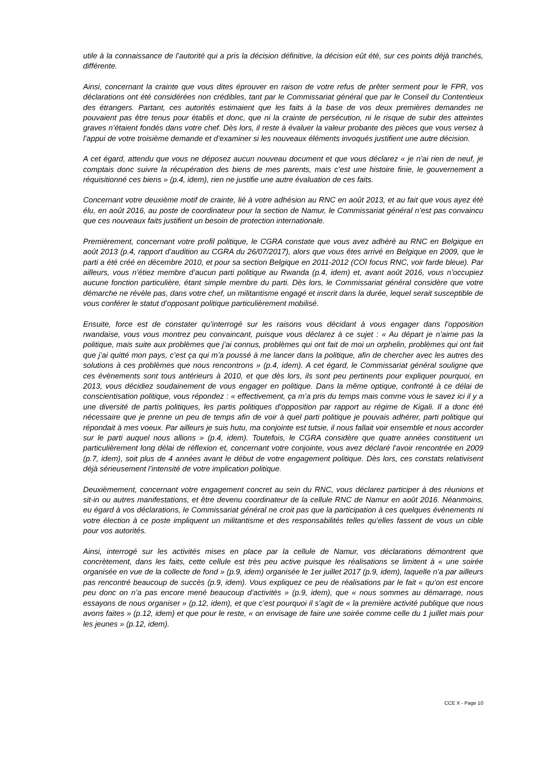utile à la connaissance de l’autorité qui a pris la décision définitive, la décision eût été, sur ces points déjà tranchés, différente.
Ainsi, concernant la crainte que vous dites éprouver en raison de votre refus de prêter serment pour le FPR, vos déclarations ont été considérées non crédibles, tant par le Commissariat général que par le Conseil du Contentieux des étrangers. Partant, ces autorités estimaient que les faits à la base de vos deux premières demandes ne pouvaient pas être tenus pour établis et donc, que ni la crainte de persécution, ni le risque de subir des atteintes graves n’étaient fondés dans votre chef. Dès lors, il reste à évaluer la valeur probante des pièces que vous versez à l’appui de votre troisième demande et d’examiner si les nouveaux éléments invoqués justifient une autre décision.
A cet égard, attendu que vous ne déposez aucun nouveau document et que vous déclarez « je n’ai rien de neuf, je comptais donc suivre la récupération des biens de mes parents, mais c’est une histoire finie, le gouvernement a réquisitionné ces biens » (p.4, idem), rien ne justifie une autre évaluation de ces faits.
Concernant votre deuxième motif de crainte, lié à votre adhésion au RNC en août 2013, et au fait que vous ayez été élu, en août 2016, au poste de coordinateur pour la section de Namur, le Commissariat général n’est pas convaincu que ces nouveaux faits justifient un besoin de protection internationale.
Premièrement, concernant votre profil politique, le CGRA constate que vous avez adhéré au RNC en Belgique en août 2013 (p.4, rapport d’audition au CGRA du 26/07/2017), alors que vous êtes arrivé en Belgique en 2009, que le parti a été créé en décembre 2010, et pour sa section Belgique en 2011-2012 (COI focus RNC, voir farde bleue). Par ailleurs, vous n’étiez membre d’aucun parti politique au Rwanda (p.4, idem) et, avant août 2016, vous n’occupiez aucune fonction particulière, étant simple membre du parti. Dès lors, le Commissariat général considère que votre démarche ne révèle pas, dans votre chef, un militantisme engagé et inscrit dans la durée, lequel serait susceptible de vous conférer le statut d’opposant politique particulièrement mobilisé.
Ensuite, force est de constater qu’interrogé sur les raisons vous décidant à vous engager dans l’opposition rwandaise, vous vous montrez peu convaincant, puisque vous déclarez à ce sujet : « Au départ je n’aime pas la politique, mais suite aux problèmes que j’ai connus, problèmes qui ont fait de moi un orphelin, problèmes qui ont fait que j’ai quitté mon pays, c’est ça qui m’a poussé à me lancer dans la politique, afin de chercher avec les autres des solutions à ces problèmes que nous rencontrons » (p.4, idem). A cet égard, le Commissariat général souligne que ces évènements sont tous antérieurs à 2010, et que dès lors, ils sont peu pertinents pour expliquer pourquoi, en 2013, vous décidiez soudainement de vous engager en politique. Dans la même optique, confronté à ce délai de conscientisation politique, vous répondez : « effectivement, ça m’a pris du temps mais comme vous le savez ici il y a une diversité de partis politiques, les partis politiques d’opposition par rapport au régime de Kigali. Il a donc été nécessaire que je prenne un peu de temps afin de voir à quel parti politique je pouvais adhérer, parti politique qui répondait à mes voeux. Par ailleurs je suis hutu, ma conjointe est tutsie, il nous fallait voir ensemble et nous accorder sur le parti auquel nous allions » (p.4, idem). Toutefois, le CGRA considère que quatre années constituent un particulièrement long délai de réflexion et, concernant votre conjointe, vous avez déclaré l’avoir rencontrée en 2009 (p.7, idem), soit plus de 4 années avant le début de votre engagement politique. Dès lors, ces constats relativisent déjà sérieusement l’intensité de votre implication politique.
Deuxièmement, concernant votre engagement concret au sein du RNC, vous déclarez participer à des réunions et sit-in ou autres manifestations, et être devenu coordinateur de la cellule RNC de Namur en août 2016. Néanmoins, eu égard à vos déclarations, le Commissariat général ne croit pas que la participation à ces quelques évènements ni votre élection à ce poste impliquent un militantisme et des responsabilités telles qu’elles fassent de vous un cible pour vos autorités.
Ainsi, interrogé sur les activités mises en place par la cellule de Namur, vos déclarations démontrent que concrètement, dans les faits, cette cellule est très peu active puisque les réalisations se limitent à « une soirée organisée en vue de la collecte de fond » (p.9, idem) organisée le 1er juillet 2017 (p.9, idem), laquelle n’a par ailleurs pas rencontré beaucoup de succès (p.9, idem). Vous expliquez ce peu de réalisations par le fait « qu’on est encore peu donc on n’a pas encore mené beaucoup d’activités » (p.9, idem), que « nous sommes au démarrage, nous essayons de nous organiser » (p.12, idem), et que c’est pourquoi il s’agit de « la première activité publique que nous avons faites » (p.12, idem) et que pour le reste, « on envisage de faire une soirée comme celle du 1 juillet mais pour les jeunes » (p.12, idem).
CCE X - Page 10